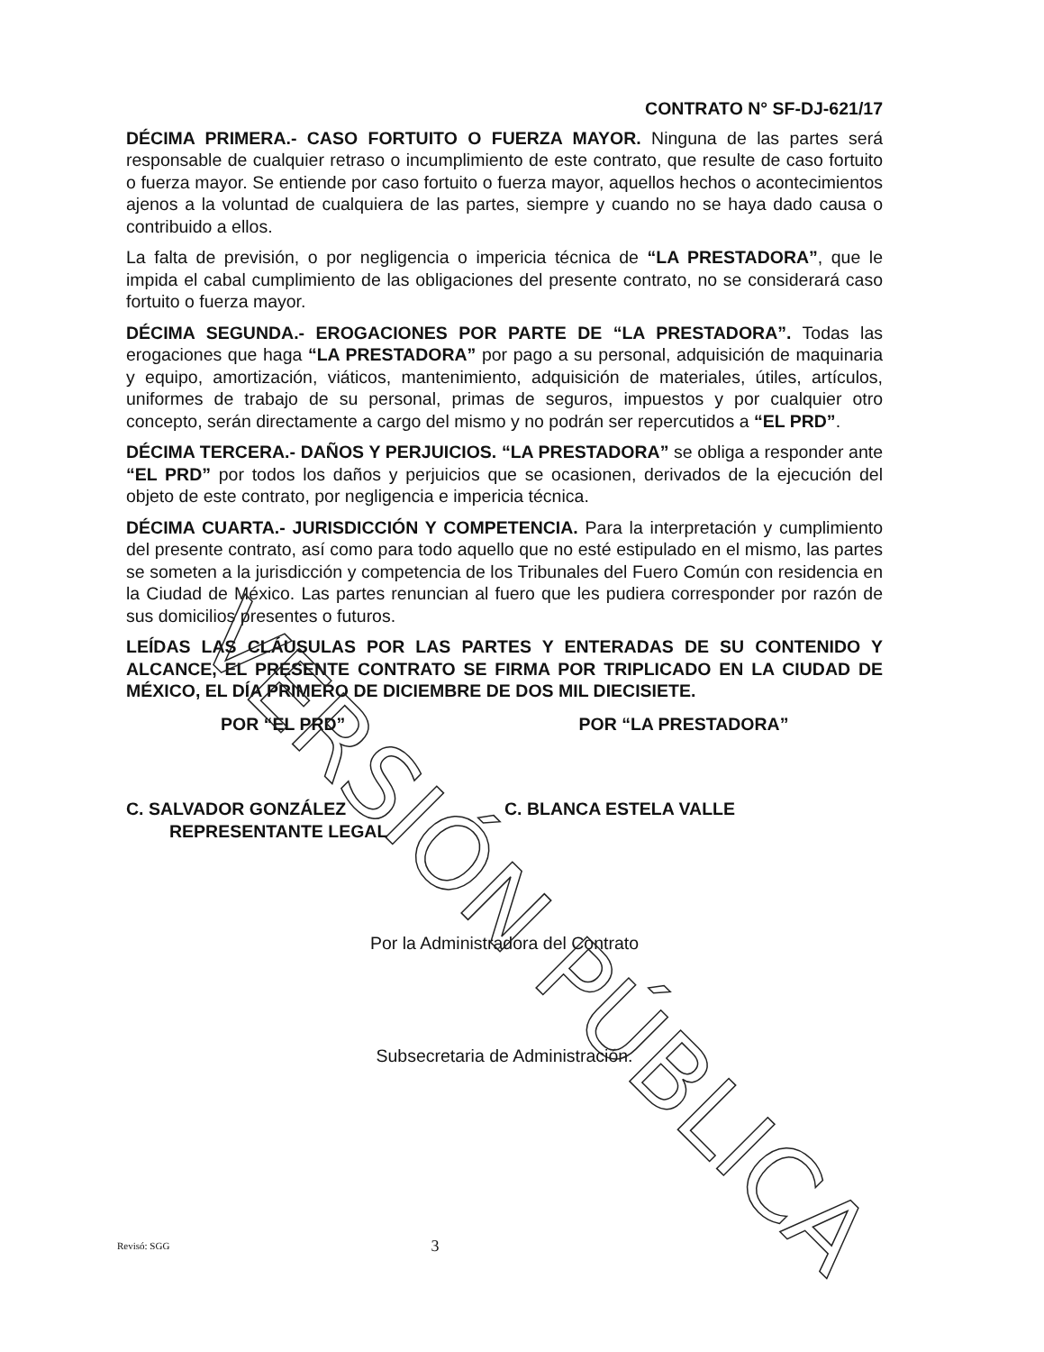CONTRATO N° SF-DJ-621/17
DÉCIMA PRIMERA.- CASO FORTUITO O FUERZA MAYOR. Ninguna de las partes será responsable de cualquier retraso o incumplimiento de este contrato, que resulte de caso fortuito o fuerza mayor. Se entiende por caso fortuito o fuerza mayor, aquellos hechos o acontecimientos ajenos a la voluntad de cualquiera de las partes, siempre y cuando no se haya dado causa o contribuido a ellos.
La falta de previsión, o por negligencia o impericia técnica de “LA PRESTADORA”, que le impida el cabal cumplimiento de las obligaciones del presente contrato, no se considerará caso fortuito o fuerza mayor.
DÉCIMA SEGUNDA.- EROGACIONES POR PARTE DE “LA PRESTADORA”. Todas las erogaciones que haga “LA PRESTADORA” por pago a su personal, adquisición de maquinaria y equipo, amortización, viáticos, mantenimiento, adquisición de materiales, útiles, artículos, uniformes de trabajo de su personal, primas de seguros, impuestos y por cualquier otro concepto, serán directamente a cargo del mismo y no podrán ser repercutidos a “EL PRD”.
DÉCIMA TERCERA.- DAÑOS Y PERJUICIOS. “LA PRESTADORA” se obliga a responder ante “EL PRD” por todos los daños y perjuicios que se ocasionen, derivados de la ejecución del objeto de este contrato, por negligencia e impericia técnica.
DÉCIMA CUARTA.- JURISDICCIÓN Y COMPETENCIA. Para la interpretación y cumplimiento del presente contrato, así como para todo aquello que no esté estipulado en el mismo, las partes se someten a la jurisdicción y competencia de los Tribunales del Fuero Común con residencia en la Ciudad de México. Las partes renuncian al fuero que les pudiera corresponder por razón de sus domicilios presentes o futuros.
LEÍDAS LAS CLÁUSULAS POR LAS PARTES Y ENTERADAS DE SU CONTENIDO Y ALCANCE, EL PRESENTE CONTRATO SE FIRMA POR TRIPLICADO EN LA CIUDAD DE MÉXICO, EL DÍA PRIMERO DE DICIEMBRE DE DOS MIL DIECISIETE.
POR “EL PRD” POR “LA PRESTADORA”
C. SALVADOR GONZÁLEZ
REPRESENTANTE LEGAL
C. BLANCA ESTELA VALLE
Por la Administradora del Contrato
Subsecretaria de Administración.
VERSIÓN PÚBLICA
Revisó: SGG
3